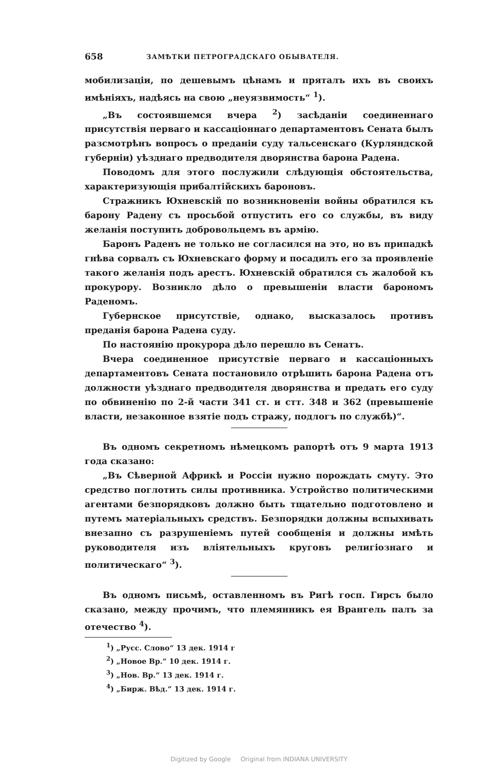658 ЗАМѢТКИ ПЕТРОГРАДСКАГО ОБЫВАТЕЛЯ.
мобилизаціи, по дешевымъ цѣнамъ и пряталъ ихъ въ своихъ имѣніяхъ, надѣясь на свою „неуязвимость“ <sup>1</sup>).
„Въ состоявшемся вчера <sup>2</sup>) засѣданіи соединеннаго присутствія перваго и кассаціоннаго департаментовъ Сената былъ разсмотрѣнъ вопросъ о преданіи суду тальсенскаго (Курляндской губерніи) уѣзднаго предводителя дворянства барона Радена.
Поводомъ для этого послужили слѣдующія обстоятельства, характеризующія прибалтійскихъ бароновъ.
Стражникъ Юхневскій по возникновеніи войны обратился къ барону Радену съ просьбой отпустить его со службы, въ виду желанія поступить добровольцемъ въ армію.
Баронъ Раденъ не только не согласился на это, но въ припадкѣ гнѣва сорвалъ съ Юхневскаго форму и посадилъ его за проявленіе такого желанія подъ арестъ. Юхневскій обратился съ жалобой къ прокурору. Возникло дѣло о превышеніи власти барономъ Раденомъ.
Губернское присутствіе, однако, высказалось противъ преданія барона Радена суду.
По настоянію прокурора дѣло перешло въ Сенатъ.
Вчера соединенное присутствіе перваго и кассаціонныхъ департаментовъ Сената постановило отрѣшить барона Радена отъ должности уѣзднаго предводителя дворянства и предать его суду по обвиненію по 2-й части 341 ст. и стт. 348 и 362 (превышеніе власти, незаконное взятіе подъ стражу, подлогъ по службѣ)“.
Въ одномъ секретномъ нѣмецкомъ рапортѣ отъ 9 марта 1913 года сказано:
„Въ Сѣверной Африкѣ и Россіи нужно порождать смуту. Это средство поглотить силы противника. Устройство политическими агентами безпорядковъ должно быть тщательно подготовлено и путемъ матеріальныхъ средствъ. Безпорядки должны вспыхивать внезапно съ разрушеніемъ путей сообщенія и должны имѣть руководителя изъ вліятельныхъ круговъ религіознаго и политическаго“ <sup>3</sup>).
Въ одномъ письмѣ, оставленномъ въ Ригѣ госп. Гирсъ было сказано, между прочимъ, что племянникъ ея Врангель палъ за отечество <sup>4</sup>).
<sup>1</sup>) „Русс. Слово“ 13 дек. 1914 г
<sup>2</sup>) „Новое Вр.“ 10 дек. 1914 г.
<sup>3</sup>) „Нов. Вр.“ 13 дек. 1914 г.
<sup>4</sup>) „Бирж. Вѣд.“ 13 дек. 1914 г.
Digitized by Google Original from INDIANA UNIVERSITY